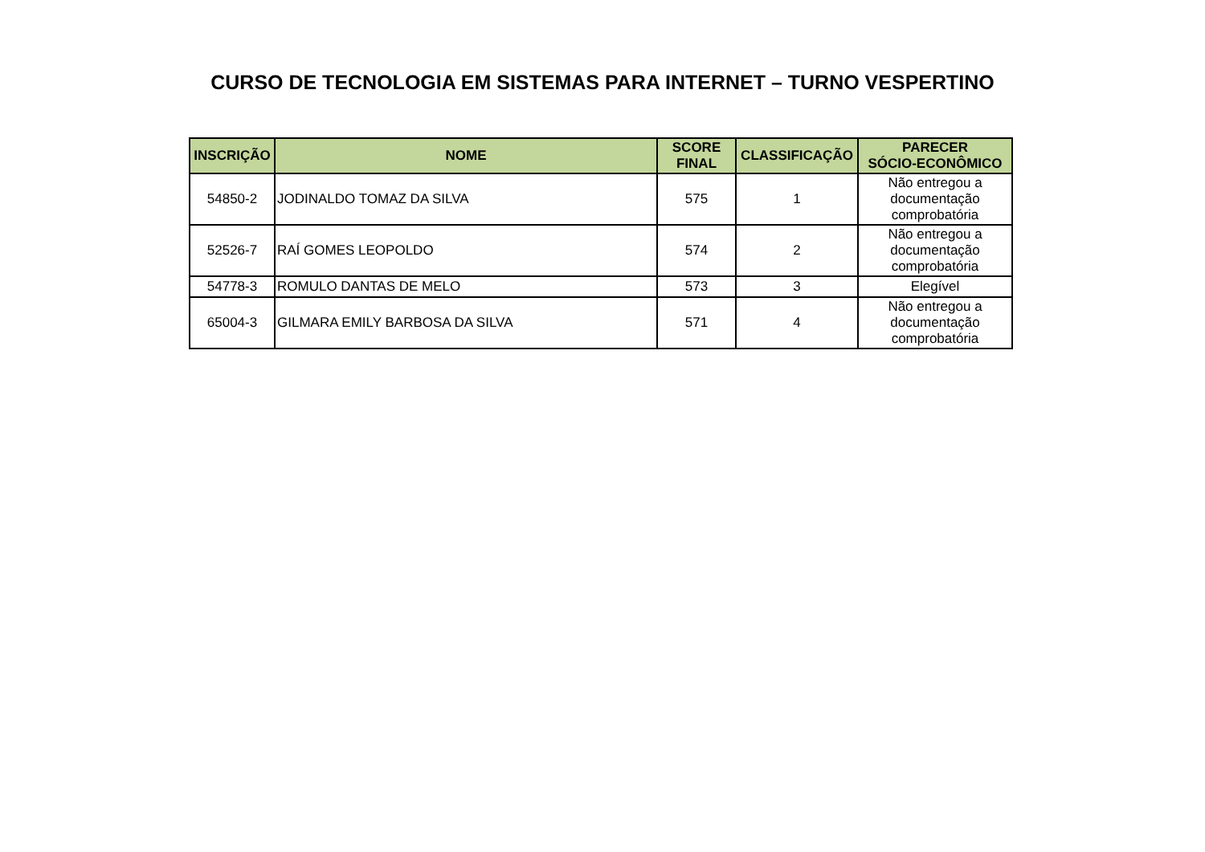CURSO DE TECNOLOGIA EM SISTEMAS PARA INTERNET – TURNO VESPERTINO
| INSCRIÇÃO | NOME | SCORE FINAL | CLASSIFICAÇÃO | PARECER SÓCIO-ECONÔMICO |
| --- | --- | --- | --- | --- |
| 54850-2 | JODINALDO TOMAZ DA SILVA | 575 | 1 | Não entregou a documentação comprobatória |
| 52526-7 | RAÍ GOMES LEOPOLDO | 574 | 2 | Não entregou a documentação comprobatória |
| 54778-3 | ROMULO DANTAS DE MELO | 573 | 3 | Elegível |
| 65004-3 | GILMARA EMILY BARBOSA DA SILVA | 571 | 4 | Não entregou a documentação comprobatória |